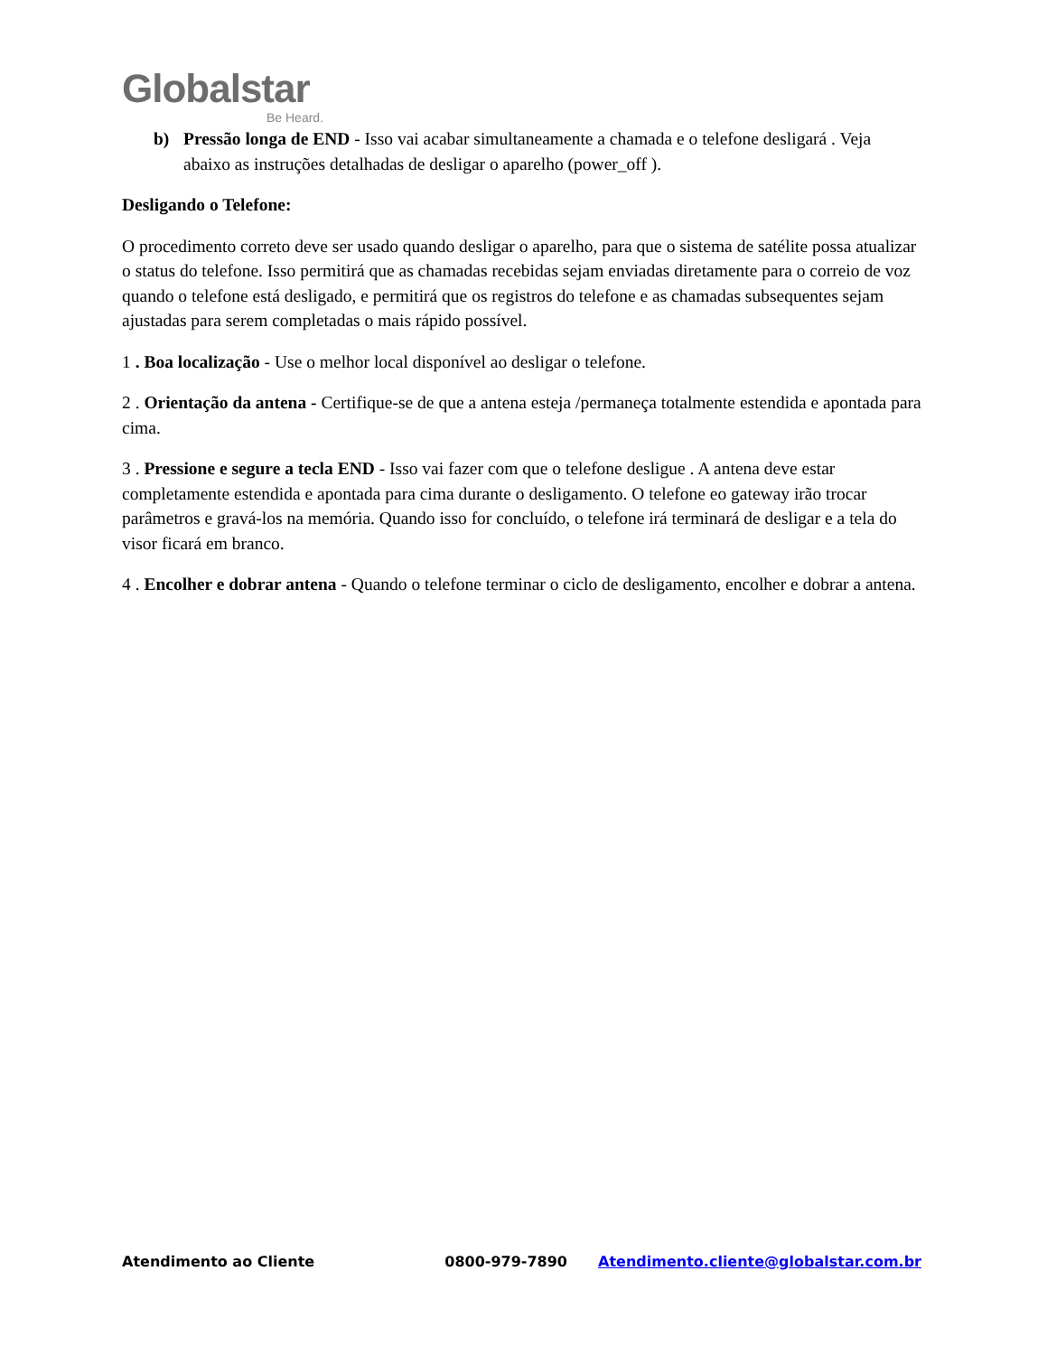Globalstar
Be Heard.
b) Pressão longa de END - Isso vai acabar simultaneamente a chamada e o telefone desligará . Veja abaixo as instruções detalhadas de desligar o aparelho (power_off ).
Desligando o Telefone:
O procedimento correto deve ser usado quando desligar o aparelho, para que o sistema de satélite possa atualizar o status do telefone. Isso permitirá que as chamadas recebidas sejam enviadas diretamente para o correio de voz quando o telefone está desligado, e permitirá que os registros do telefone e as chamadas subsequentes sejam ajustadas para serem completadas o mais rápido possível.
1 . Boa localização - Use o melhor local disponível ao desligar o telefone.
2 . Orientação da antena - Certifique-se de que a antena esteja /permaneça totalmente estendida e apontada para cima.
3 . Pressione e segure a tecla END - Isso vai fazer com que o telefone desligue . A antena deve estar completamente estendida e apontada para cima durante o desligamento. O telefone eo gateway irão trocar parâmetros e gravá-los na memória. Quando isso for concluído, o telefone irá terminará de desligar e a tela do visor ficará em branco.
4 . Encolher e dobrar antena - Quando o telefone terminar o ciclo de desligamento, encolher e dobrar a antena.
Atendimento ao Cliente 0800-979-7890 Atendimento.cliente@globalstar.com.br